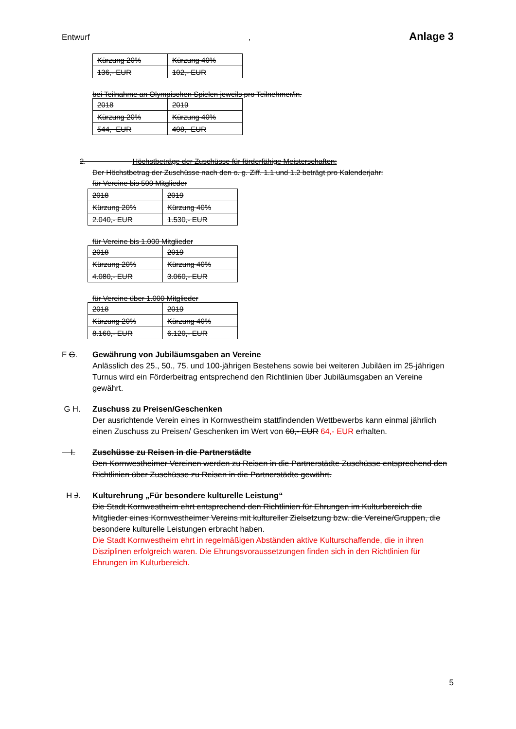Entwurf, Anlage 3
| Kürzung 20% | Kürzung 40% |
| 136,- EUR | 102,- EUR |
bei Teilnahme an Olympischen Spielen jeweils pro Teilnehmer/in.
| 2018 | 2019 |
| Kürzung 20% | Kürzung 40% |
| 544,- EUR | 408,- EUR |
2. Höchstbeträge der Zuschüsse für förderfähige Meisterschaften:
Der Höchstbetrag der Zuschüsse nach den o. g. Ziff. 1.1 und 1.2 beträgt pro Kalenderjahr:
für Vereine bis 500 Mitglieder
| 2018 | 2019 |
| Kürzung 20% | Kürzung 40% |
| 2.040,- EUR | 1.530,- EUR |
für Vereine bis 1.000 Mitglieder
| 2018 | 2019 |
| Kürzung 20% | Kürzung 40% |
| 4.080,- EUR | 3.060,- EUR |
für Vereine über 1.000 Mitglieder
| 2018 | 2019 |
| Kürzung 20% | Kürzung 40% |
| 8.160,- EUR | 6.120,- EUR |
F G. Gewährung von Jubiläumsgaben an Vereine
Anlässlich des 25., 50., 75. und 100-jährigen Bestehens sowie bei weiteren Jubiläen im 25-jährigen Turnus wird ein Förderbeitrag entsprechend den Richtlinien über Jubiläumsgaben an Vereine gewährt.
G H. Zuschuss zu Preisen/Geschenken
Der ausrichtende Verein eines in Kornwestheim stattfindenden Wettbewerbs kann einmal jährlich einen Zuschuss zu Preisen/ Geschenken im Wert von 60,- EUR 64,- EUR erhalten.
I. Zuschüsse zu Reisen in die Partnerstädte
Den Kornwestheimer Vereinen werden zu Reisen in die Partnerstädte Zuschüsse entsprechend den Richtlinien über Zuschüsse zu Reisen in die Partnerstädte gewährt.
H J. Kulturehrung „Für besondere kulturelle Leistung“
Die Stadt Kornwestheim ehrt entsprechend den Richtlinien für Ehrungen im Kulturbereich die Mitglieder eines Kornwestheimer Vereins mit kultureller Zielsetzung bzw. die Vereine/Gruppen, die besondere kulturelle Leistungen erbracht haben.
Die Stadt Kornwestheim ehrt in regelmäßigen Abständen aktive Kulturschaffende, die in ihren Disziplinen erfolgreich waren. Die Ehrungsvoraussetzungen finden sich in den Richtlinien für Ehrungen im Kulturbereich.
5